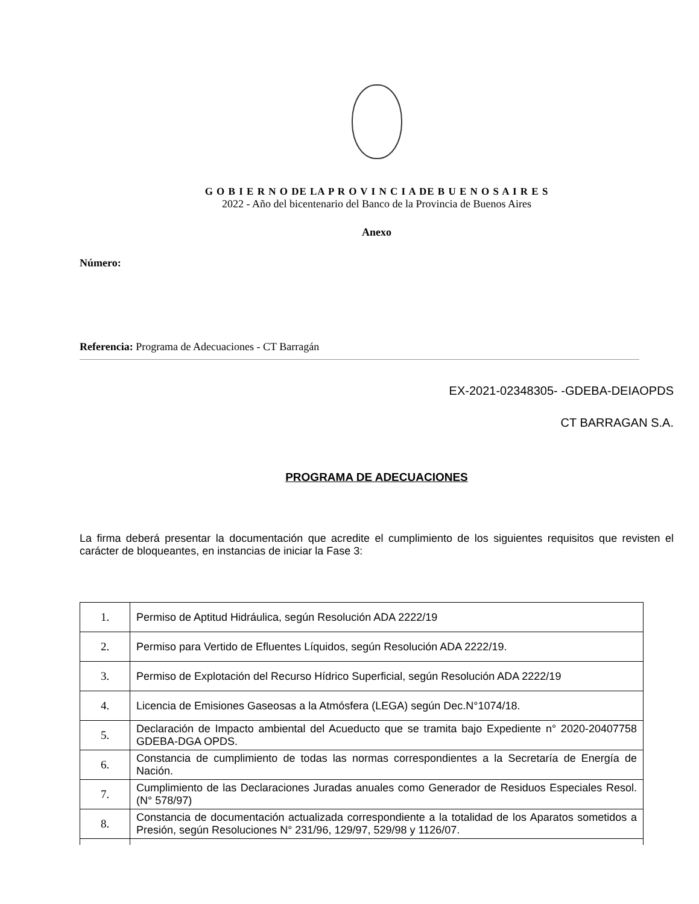G O B I E R N O DE LA P R O V I N C I A DE B U E N O S A I R E S
2022 - Año del bicentenario del Banco de la Provincia de Buenos Aires
Anexo
Número:
Referencia: Programa de Adecuaciones - CT Barragán
EX-2021-02348305- -GDEBA-DEIAOPDS
CT BARRAGAN S.A.
PROGRAMA DE ADECUACIONES
La firma deberá presentar la documentación que acredite el cumplimiento de los siguientes requisitos que revisten el carácter de bloqueantes, en instancias de iniciar la Fase 3:
| 1. | Permiso de Aptitud Hidráulica, según Resolución ADA 2222/19 |
| 2. | Permiso para Vertido de Efluentes Líquidos, según Resolución ADA 2222/19. |
| 3. | Permiso de Explotación del Recurso Hídrico Superficial, según Resolución ADA 2222/19 |
| 4. | Licencia de Emisiones Gaseosas a la Atmósfera (LEGA) según Dec.N°1074/18. |
| 5. | Declaración de Impacto ambiental del Acueducto que se tramita bajo Expediente n° 2020-20407758 GDEBA-DGA OPDS. |
| 6. | Constancia de cumplimiento de todas las normas correspondientes a la Secretaría de Energía de Nación. |
| 7. | Cumplimiento de las Declaraciones Juradas anuales como Generador de Residuos Especiales Resol. (N° 578/97) |
| 8. | Constancia de documentación actualizada correspondiente a la totalidad de los Aparatos sometidos a Presión, según Resoluciones N° 231/96, 129/97, 529/98 y 1126/07. |